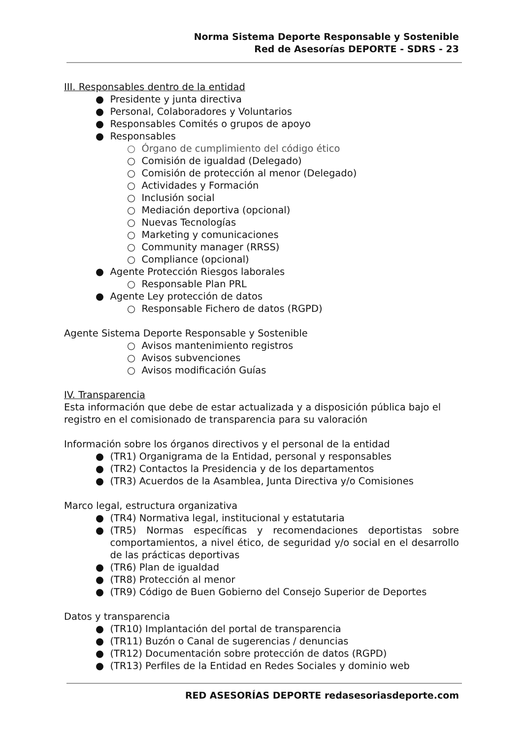Norma Sistema Deporte Responsable y Sostenible
Red de Asesorías DEPORTE - SDRS - 23
III. Responsables dentro de la entidad
● Presidente y junta directiva
● Personal, Colaboradores y Voluntarios
● Responsables Comités o grupos de apoyo
● Responsables
○ Órgano de cumplimiento del código ético
○ Comisión de igualdad (Delegado)
○ Comisión de protección al menor (Delegado)
○ Actividades y Formación
○ Inclusión social
○ Mediación deportiva (opcional)
○ Nuevas Tecnologías
○ Marketing y comunicaciones
○ Community manager (RRSS)
○ Compliance (opcional)
● Agente Protección Riesgos laborales
○ Responsable Plan PRL
● Agente Ley protección de datos
○ Responsable Fichero de datos (RGPD)
Agente Sistema Deporte Responsable y Sostenible
○ Avisos mantenimiento registros
○ Avisos subvenciones
○ Avisos modificación Guías
IV. Transparencia
Esta información que debe de estar actualizada y a disposición pública bajo el registro en el comisionado de transparencia para su valoración
Información sobre los órganos directivos y el personal de la entidad
● (TR1) Organigrama de la Entidad, personal y responsables
● (TR2) Contactos la Presidencia y de los departamentos
● (TR3) Acuerdos de la Asamblea, Junta Directiva y/o Comisiones
Marco legal, estructura organizativa
● (TR4) Normativa legal, institucional y estatutaria
● (TR5) Normas específicas y recomendaciones deportistas sobre comportamientos, a nivel ético, de seguridad y/o social en el desarrollo de las prácticas deportivas
● (TR6) Plan de igualdad
● (TR8) Protección al menor
● (TR9) Código de Buen Gobierno del Consejo Superior de Deportes
Datos y transparencia
● (TR10) Implantación del portal de transparencia
● (TR11) Buzón o Canal de sugerencias / denuncias
● (TR12) Documentación sobre protección de datos (RGPD)
● (TR13) Perfiles de la Entidad en Redes Sociales y dominio web
RED ASESORÍAS DEPORTE redasesoriasdeporte.com